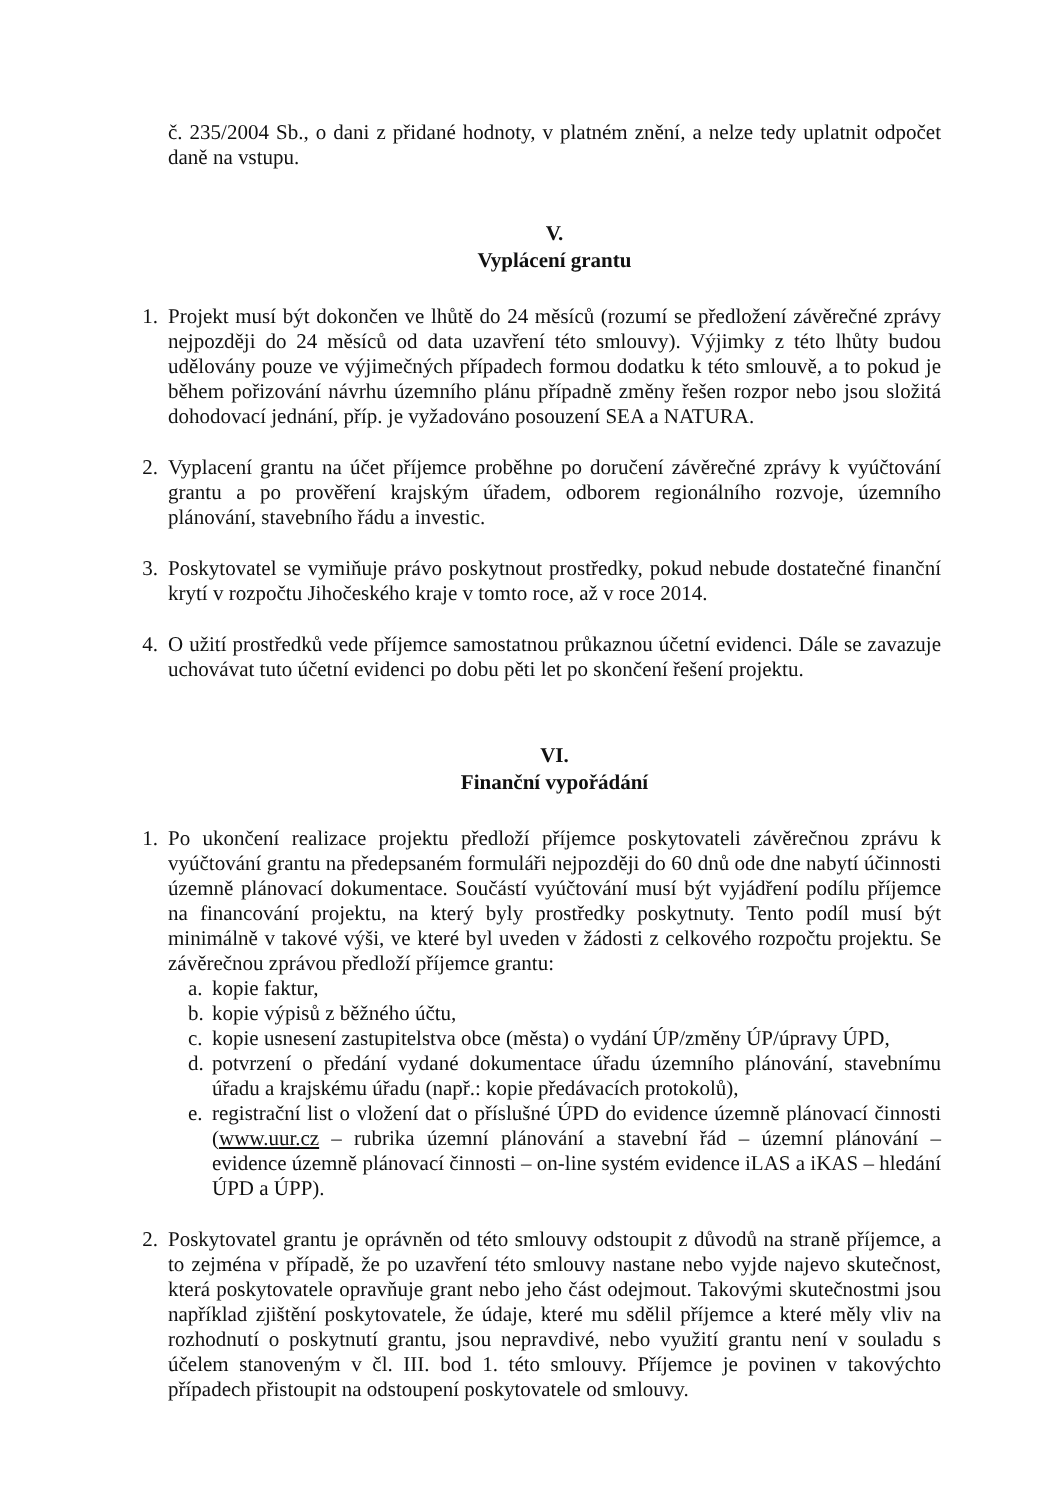č. 235/2004 Sb., o dani z přidané hodnoty, v platném znění, a nelze tedy uplatnit odpočet daně na vstupu.
V.
Vyplácení grantu
1. Projekt musí být dokončen ve lhůtě do 24 měsíců (rozumí se předložení závěrečné zprávy nejpozději do 24 měsíců od data uzavření této smlouvy). Výjimky z této lhůty budou udělovány pouze ve výjimečných případech formou dodatku k této smlouvě, a to pokud je během pořizování návrhu územního plánu případně změny řešen rozpor nebo jsou složitá dohodovací jednání, příp. je vyžadováno posouzení SEA a NATURA.
2. Vyplacení grantu na účet příjemce proběhne po doručení závěrečné zprávy k vyúčtování grantu a po prověření krajským úřadem, odborem regionálního rozvoje, územního plánování, stavebního řádu a investic.
3. Poskytovatel se vymiňuje právo poskytnout prostředky, pokud nebude dostatečné finanční krytí v rozpočtu Jihočeského kraje v tomto roce, až v roce 2014.
4. O užití prostředků vede příjemce samostatnou průkaznou účetní evidenci. Dále se zavazuje uchovávat tuto účetní evidenci po dobu pěti let po skončení řešení projektu.
VI.
Finanční vypořádání
1. Po ukončení realizace projektu předloží příjemce poskytovateli závěrečnou zprávu k vyúčtování grantu na předepsaném formuláři nejpozději do 60 dnů ode dne nabytí účinnosti územně plánovací dokumentace. Součástí vyúčtování musí být vyjádření podílu příjemce na financování projektu, na který byly prostředky poskytnuty. Tento podíl musí být minimálně v takové výši, ve které byl uveden v žádosti z celkového rozpočtu projektu. Se závěrečnou zprávou předloží příjemce grantu:
a.
kopie faktur,
b.
kopie výpisů z běžného účtu,
c.
kopie usnesení zastupitelstva obce (města) o vydání ÚP/změny ÚP/úpravy ÚPD,
d.
potvrzení o předání vydané dokumentace úřadu územního plánování, stavebnímu úřadu a krajskému úřadu (např.: kopie předávacích protokolů),
e.
registrační list o vložení dat o příslušné ÚPD do evidence územně plánovací činnosti (www.uur.cz – rubrika územní plánování a stavební řád – územní plánování – evidence územně plánovací činnosti – on-line systém evidence iLAS a iKAS – hledání ÚPD a ÚPP).
2. Poskytovatel grantu je oprávněn od této smlouvy odstoupit z důvodů na straně příjemce, a to zejména v případě, že po uzavření této smlouvy nastane nebo vyjde najevo skutečnost, která poskytovatele opravňuje grant nebo jeho část odejmout. Takovými skutečnostmi jsou například zjištění poskytovatele, že údaje, které mu sdělil příjemce a které měly vliv na rozhodnutí o poskytnutí grantu, jsou nepravdivé, nebo využití grantu není v souladu s účelem stanoveným v čl. III. bod 1. této smlouvy. Příjemce je povinen v takovýchto případech přistoupit na odstoupení poskytovatele od smlouvy.